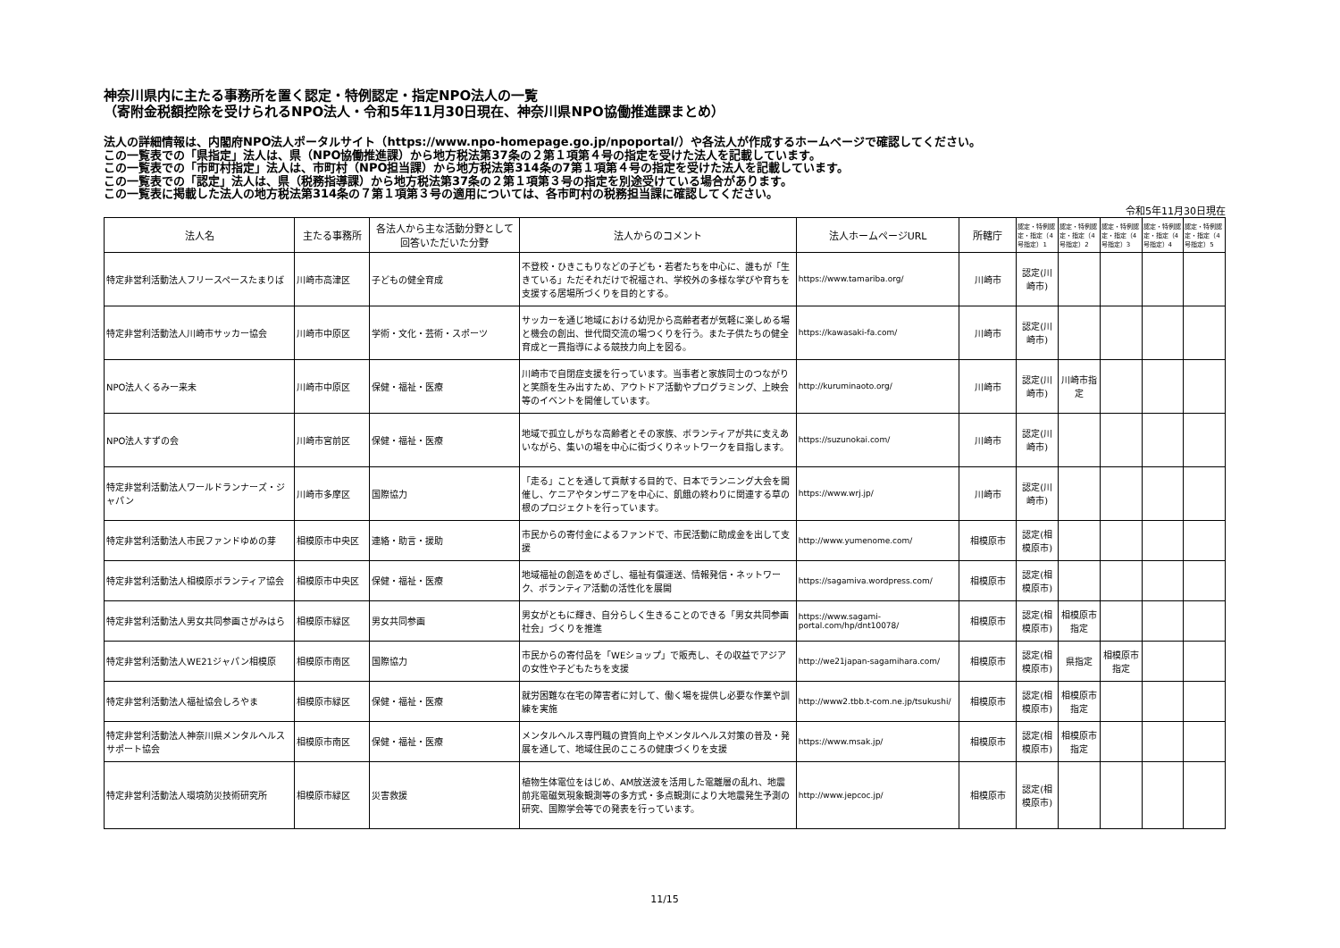神奈川県内に主たる事務所を置く認定・特例認定・指定NPO法人の一覧
（寄附金税額控除を受けられるNPO法人・令和5年11月30日現在、神奈川県NPO協働推進課まとめ）
法人の詳細情報は、内閣府NPO法人ポータルサイト（https://www.npo-homepage.go.jp/npoportal/）や各法人が作成するホームページで確認してください。
この一覧表での「県指定」法人は、県（NPO協働推進課）から地方税法第37条の２第１項第４号の指定を受けた法人を記載しています。
この一覧表での「市町村指定」法人は、市町村（NPO担当課）から地方税法第314条の7第１項第４号の指定を受けた法人を記載しています。
この一覧表での「認定」法人は、県（税務指導課）から地方税法第37条の２第１項第３号の指定を別途受けている場合があります。
この一覧表に掲載した法人の地方税法第314条の７第１項第３号の適用については、各市町村の税務担当課に確認してください。
令和5年11月30日現在
| 法人名 | 主たる事務所 | 各法人から主な活動分野として回答いただいた分野 | 法人からのコメント | 法人ホームページURL | 所轄庁 | 認定・特例認定・指定（4号指定）1 | 認定・特例認定・指定（4号指定）2 | 認定・特例認定・指定（4号指定）3 | 認定・特例認定・指定（4号指定）4 | 認定・特例認定・指定（4号指定）5 |
| --- | --- | --- | --- | --- | --- | --- | --- | --- | --- | --- |
| 特定非営利活動法人フリースペースたまりば | 川崎市高津区 | 子どもの健全育成 | 不登校・ひきこもりなどの子ども・若者たちを中心に、誰もが「生きている」ただそれだけで祝福され、学校外の多様な学びや育ちを支援する居場所づくりを目的とする。 | https://www.tamariba.org/ | 川崎市 | 認定(川崎市) | | | | |
| 特定非営利活動法人川崎市サッカー協会 | 川崎市中原区 | 学術・文化・芸術・スポーツ | サッカーを通じ地域における幼児から高齢者者が気軽に楽しめる場と機会の創出、世代間交流の場つくりを行う。また子供たちの健全育成と一貫指導による競技力向上を図る。 | https://kawasaki-fa.com/ | 川崎市 | 認定(川崎市) | | | | |
| NPO法人くるみー来未 | 川崎市中原区 | 保健・福祉・医療 | 川崎市で自閉症支援を行っています。当事者と家族同士のつながりと笑顔を生み出すため、アウトドア活動やプログラミング、上映会等のイベントを開催しています。 | http://kuruminaoto.org/ | 川崎市 | 認定(川崎市) | 川崎市指定 | | | |
| NPO法人すずの会 | 川崎市宮前区 | 保健・福祉・医療 | 地域で孤立しがちな高齢者とその家族、ボランティアが共に支えあいながら、集いの場を中心に街づくりネットワークを目指します。 | https://suzunokai.com/ | 川崎市 | 認定(川崎市) | | | | |
| 特定非営利活動法人ワールドランナーズ・ジャパン | 川崎市多摩区 | 国際協力 | 「走る」ことを通して貢献する目的で、日本でランニング大会を開催し、ケニアやタンザニアを中心に、飢餓の終わりに関連する草の根のプロジェクトを行っています。 | https://www.wrj.jp/ | 川崎市 | 認定(川崎市) | | | | |
| 特定非営利活動法人市民ファンドゆめの芽 | 相模原市中央区 | 連絡・助言・援助 | 市民からの寄付金によるファンドで、市民活動に助成金を出して支援 | http://www.yumenome.com/ | 相模原市 | 認定(相模原市) | | | | |
| 特定非営利活動法人相模原ボランティア協会 | 相模原市中央区 | 保健・福祉・医療 | 地域福祉の創造をめざし、福祉有償運送、情報発信・ネットワーク、ボランティア活動の活性化を展開 | https://sagamiva.wordpress.com/ | 相模原市 | 認定(相模原市) | | | | |
| 特定非営利活動法人男女共同参画さがみはら | 相模原市緑区 | 男女共同参画 | 男女がともに輝き、自分らしく生きることのできる「男女共同参画社会」づくりを推進 | https://www.sagami-portal.com/hp/dnt10078/ | 相模原市 | 認定(相模原市) | 相模原市指定 | | | |
| 特定非営利活動法人WE21ジャパン相模原 | 相模原市南区 | 国際協力 | 市民からの寄付品を「WEショップ」で販売し、その収益でアジアの女性や子どもたちを支援 | http://we21japan-sagamihara.com/ | 相模原市 | 認定(相模原市) | 県指定 | 相模原市指定 | | |
| 特定非営利活動法人福祉協会しろやま | 相模原市緑区 | 保健・福祉・医療 | 就労困難な在宅の障害者に対して、働く場を提供し必要な作業や訓練を実施 | http://www2.tbb.t-com.ne.jp/tsukushi/ | 相模原市 | 認定(相模原市) | 相模原市指定 | | | |
| 特定非営利活動法人神奈川県メンタルヘルスサポート協会 | 相模原市南区 | 保健・福祉・医療 | メンタルヘルス専門職の資質向上やメンタルヘルス対策の普及・発展を通して、地域住民のこころの健康づくりを支援 | https://www.msak.jp/ | 相模原市 | 認定(相模原市) | 相模原市指定 | | | |
| 特定非営利活動法人環境防災技術研究所 | 相模原市緑区 | 災害救援 | 植物生体電位をはじめ、AM放送波を活用した電離層の乱れ、地震前兆電磁気現象観測等の多方式・多点観測により大地震発生予測の研究、国際学会等での発表を行っています。 | http://www.jepcoc.jp/ | 相模原市 | 認定(相模原市) | | | | |
11/15